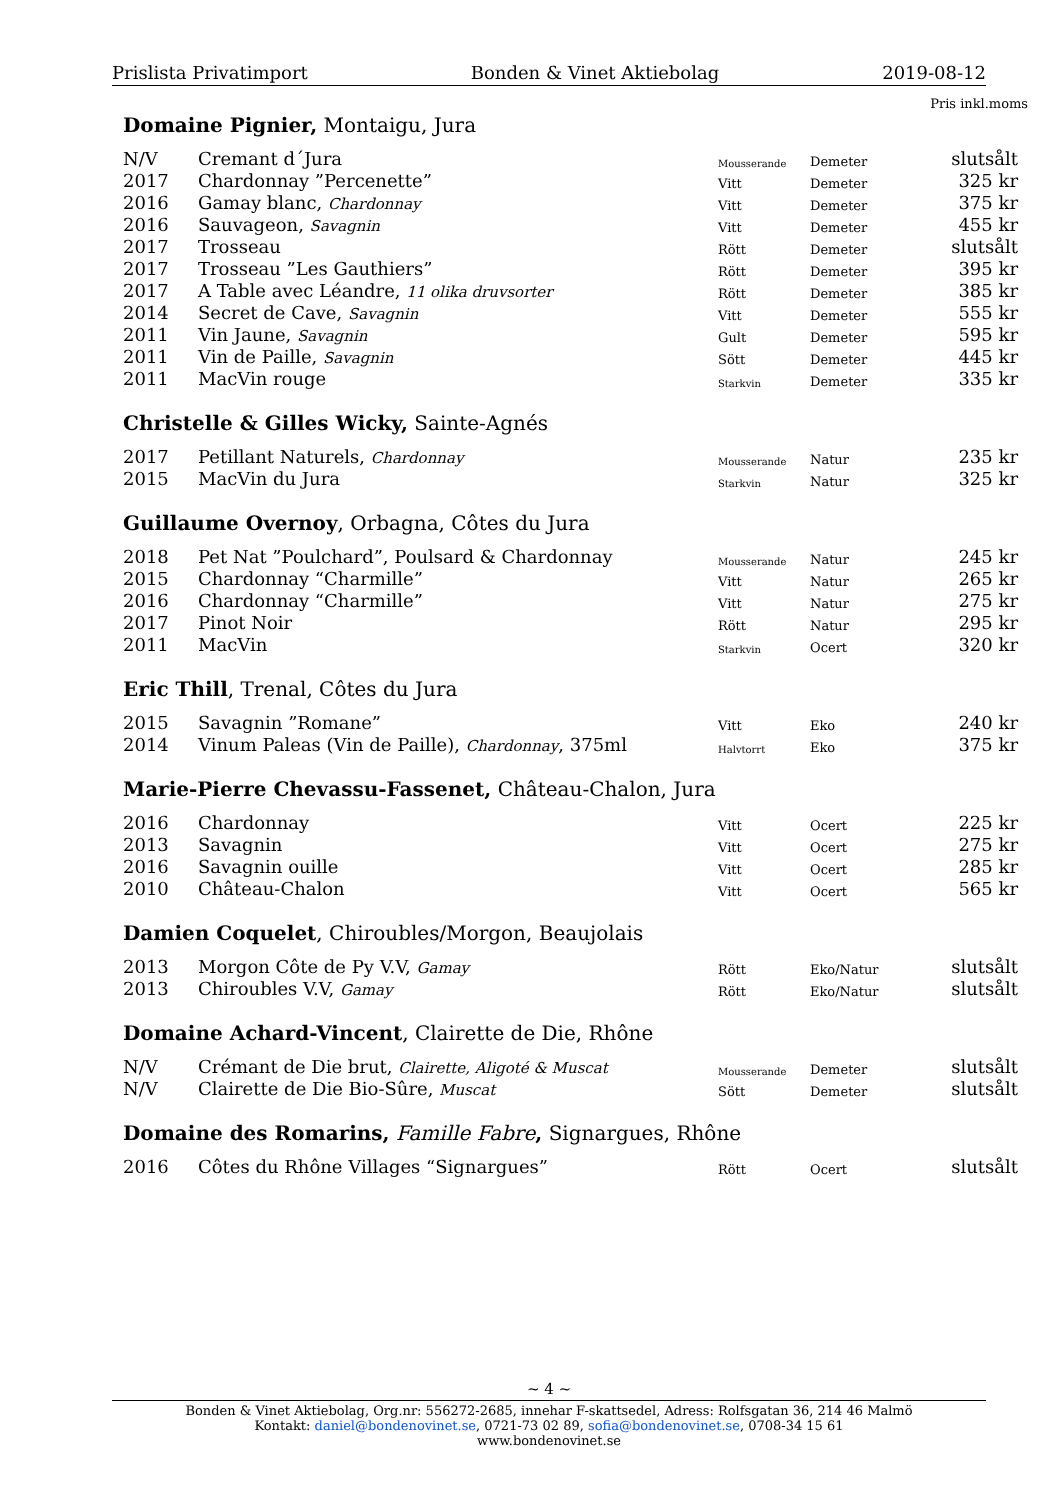Prislista Privatimport Bonden & Vinet Aktiebolag 2019-08-12
Pris inkl.moms
Domaine Pignier, Montaigu, Jura
| N/V | Cremant d´Jura | Mousserande | Demeter | slutsålt |
| 2017 | Chardonnay ”Percenette” | Vitt | Demeter | 325 kr |
| 2016 | Gamay blanc, Chardonnay | Vitt | Demeter | 375 kr |
| 2016 | Sauvageon, Savagnin | Vitt | Demeter | 455 kr |
| 2017 | Trosseau | Rött | Demeter | slutsålt |
| 2017 | Trosseau ”Les Gauthiers” | Rött | Demeter | 395 kr |
| 2017 | A Table avec Léandre, 11 olika druvsorter | Rött | Demeter | 385 kr |
| 2014 | Secret de Cave, Savagnin | Vitt | Demeter | 555 kr |
| 2011 | Vin Jaune, Savagnin | Gult | Demeter | 595 kr |
| 2011 | Vin de Paille, Savagnin | Sött | Demeter | 445 kr |
| 2011 | MacVin rouge | Starkvin | Demeter | 335 kr |
Christelle & Gilles Wicky, Sainte-Agnés
| 2017 | Petillant Naturels, Chardonnay | Mousserande | Natur | 235 kr |
| 2015 | MacVin du Jura | Starkvin | Natur | 325 kr |
Guillaume Overnoy, Orbagna, Côtes du Jura
| 2018 | Pet Nat ”Poulchard”, Poulsard & Chardonnay | Mousserande | Natur | 245 kr |
| 2015 | Chardonnay “Charmille” | Vitt | Natur | 265 kr |
| 2016 | Chardonnay “Charmille” | Vitt | Natur | 275 kr |
| 2017 | Pinot Noir | Rött | Natur | 295 kr |
| 2011 | MacVin | Starkvin | Ocert | 320 kr |
Eric Thill, Trenal, Côtes du Jura
| 2015 | Savagnin ”Romane” | Vitt | Eko | 240 kr |
| 2014 | Vinum Paleas (Vin de Paille), Chardonnay , 375ml | Halvtorrt | Eko | 375 kr |
Marie-Pierre Chevassu-Fassenet, Château-Chalon, Jura
| 2016 | Chardonnay | Vitt | Ocert | 225 kr |
| 2013 | Savagnin | Vitt | Ocert | 275 kr |
| 2016 | Savagnin ouille | Vitt | Ocert | 285 kr |
| 2010 | Château-Chalon | Vitt | Ocert | 565 kr |
Damien Coquelet, Chiroubles/Morgon, Beaujolais
| 2013 | Morgon Côte de Py V.V, Gamay | Rött | Eko/Natur | slutsålt |
| 2013 | Chiroubles V.V, Gamay | Rött | Eko/Natur | slutsålt |
Domaine Achard-Vincent, Clairette de Die, Rhône
| N/V | Crémant de Die brut, Clairette, Aligoté & Muscat | Mousserande | Demeter | slutsålt |
| N/V | Clairette de Die Bio-Sûre, Muscat | Sött | Demeter | slutsålt |
Domaine des Romarins, Famille Fabre, Signargues, Rhône
| 2016 | Côtes du Rhône Villages “Signargues” | Rött | Ocert | slutsålt |
~ 4 ~
Bonden & Vinet Aktiebolag, Org.nr: 556272-2685, innehar F-skattsedel, Adress: Rolfsgatan 36, 214 46 Malmö
Kontakt: daniel@bondenovinet.se, 0721-73 02 89, sofia@bondenovinet.se, 0708-34 15 61
www.bondenovinet.se